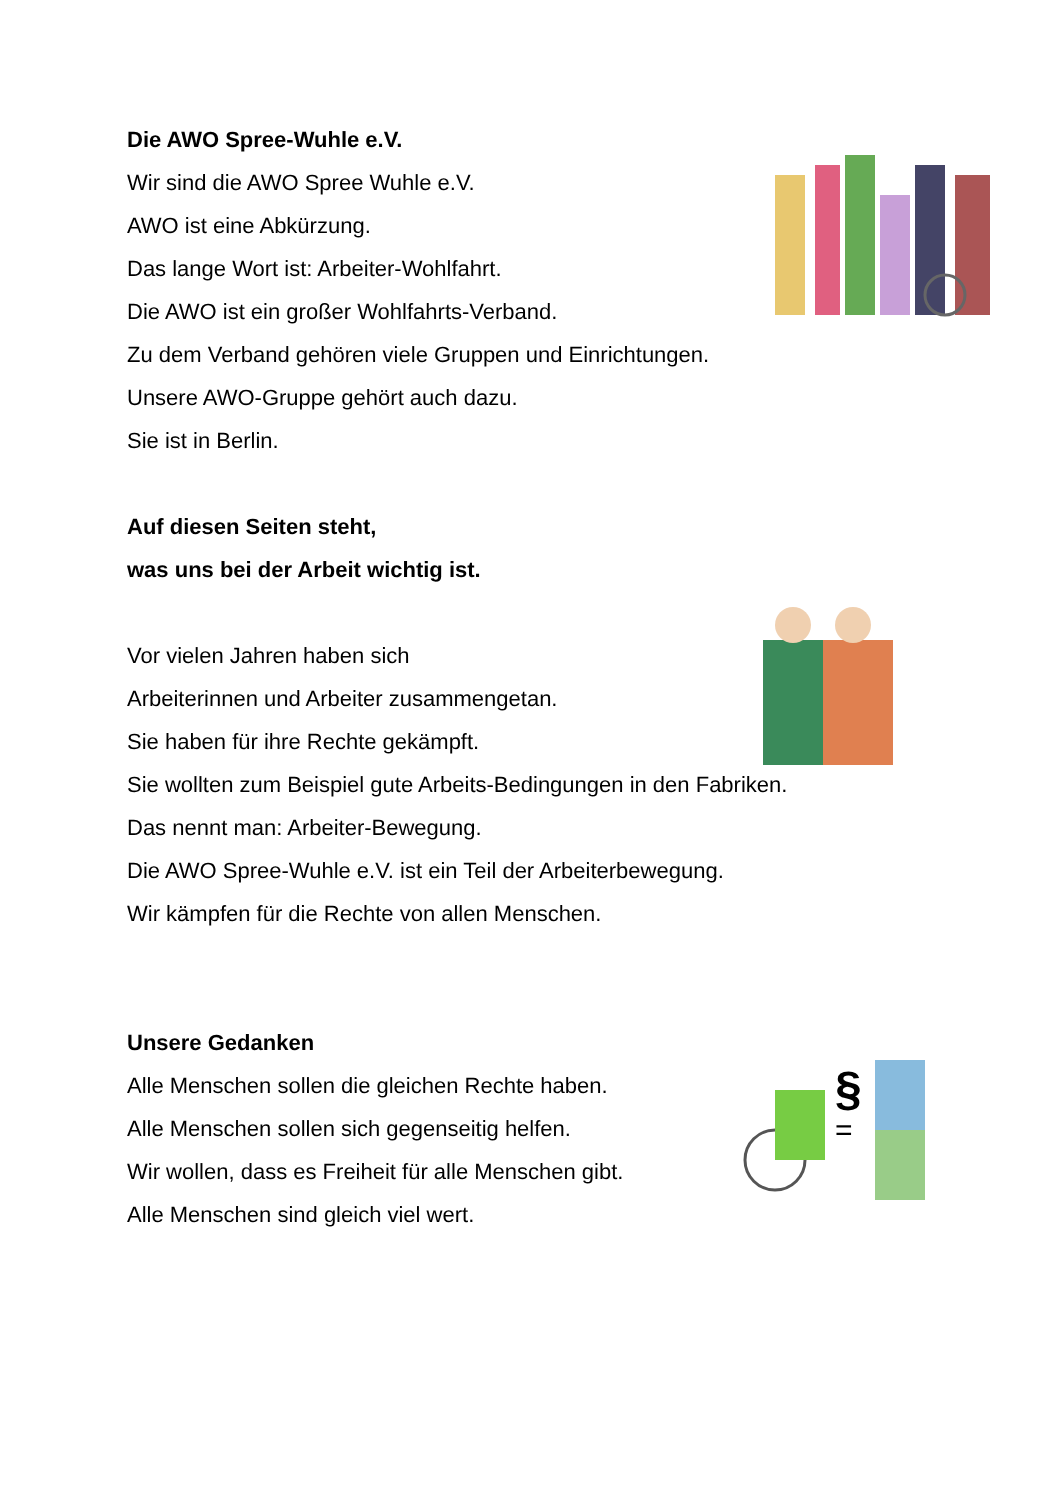§
=
Die AWO Spree-Wuhle e.V.
Wir sind die AWO Spree Wuhle e.V.
AWO ist eine Abkürzung.
Das lange Wort ist: Arbeiter-Wohlfahrt.
Die AWO ist ein großer Wohlfahrts-Verband.
Zu dem Verband gehören viele Gruppen und Einrichtungen.
Unsere AWO-Gruppe gehört auch dazu.
Sie ist in Berlin.
Auf diesen Seiten steht,
was uns bei der Arbeit wichtig ist.
Vor vielen Jahren haben sich
Arbeiterinnen und Arbeiter zusammengetan.
Sie haben für ihre Rechte gekämpft.
Sie wollten zum Beispiel gute Arbeits-Bedingungen in den Fabriken.
Das nennt man: Arbeiter-Bewegung.
Die AWO Spree-Wuhle e.V. ist ein Teil der Arbeiterbewegung.
Wir kämpfen für die Rechte von allen Menschen.
Unsere Gedanken
Alle Menschen sollen die gleichen Rechte haben.
Alle Menschen sollen sich gegenseitig helfen.
Wir wollen, dass es Freiheit für alle Menschen gibt.
Alle Menschen sind gleich viel wert.